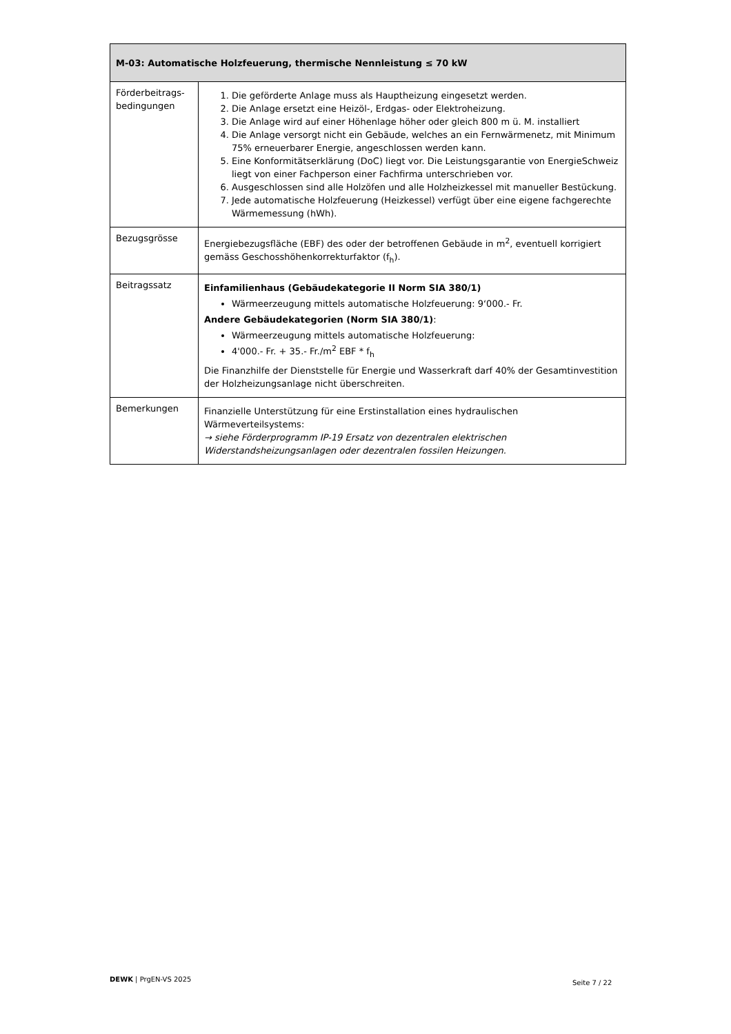| M-03: Automatische Holzfeuerung, thermische Nennleistung ≤ 70 kW | |
| --- | --- |
| Förderbeitrags-bedingungen | 1. Die geförderte Anlage muss als Hauptheizung eingesetzt werden. 2. Die Anlage ersetzt eine Heizöl-, Erdgas- oder Elektroheizung. 3. Die Anlage wird auf einer Höhenlage höher oder gleich 800 m ü. M. installiert 4. Die Anlage versorgt nicht ein Gebäude, welches an ein Fernwärmenetz, mit Minimum 75% erneuerbarer Energie, angeschlossen werden kann. 5. Eine Konformitätserklärung (DoC) liegt vor. Die Leistungsgarantie von EnergieSchweiz liegt von einer Fachperson einer Fachfirma unterschrieben vor. 6. Ausgeschlossen sind alle Holzöfen und alle Holzheizkessel mit manueller Bestückung. 7. Jede automatische Holzfeuerung (Heizkessel) verfügt über eine eigene fachgerechte Wärmemessung (hWh). |
| Bezugsgrösse | Energiebezugsfläche (EBF) des oder der betroffenen Gebäude in m<sup>2</sup>, eventuell korrigiert gemäss Geschosshöhenkorrekturfaktor (f<sub>h</sub>). |
| Beitragssatz | Einfamilienhaus (Gebäudekategorie II Norm SIA 380/1) Wärmeerzeugung mittels automatische Holzfeuerung: 9‘000.- Fr. Andere Gebäudekategorien (Norm SIA 380/1) : Wärmeerzeugung mittels automatische Holzfeuerung: 4'000.- Fr. + 35.- Fr./m<sup>2</sup> EBF * f<sub>h</sub> Die Finanzhilfe der Dienststelle für Energie und Wasserkraft darf 40% der Gesamtinvestition der Holzheizungsanlage nicht überschreiten. |
| Bemerkungen | Finanzielle Unterstützung für eine Erstinstallation eines hydraulischen Wärmeverteilsystems: → siehe Förderprogramm IP-19 Ersatz von dezentralen elektrischen Widerstandsheizungsanlagen oder dezentralen fossilen Heizungen. |
DEWK | PrgEN-VS 2025 Seite 7 / 22